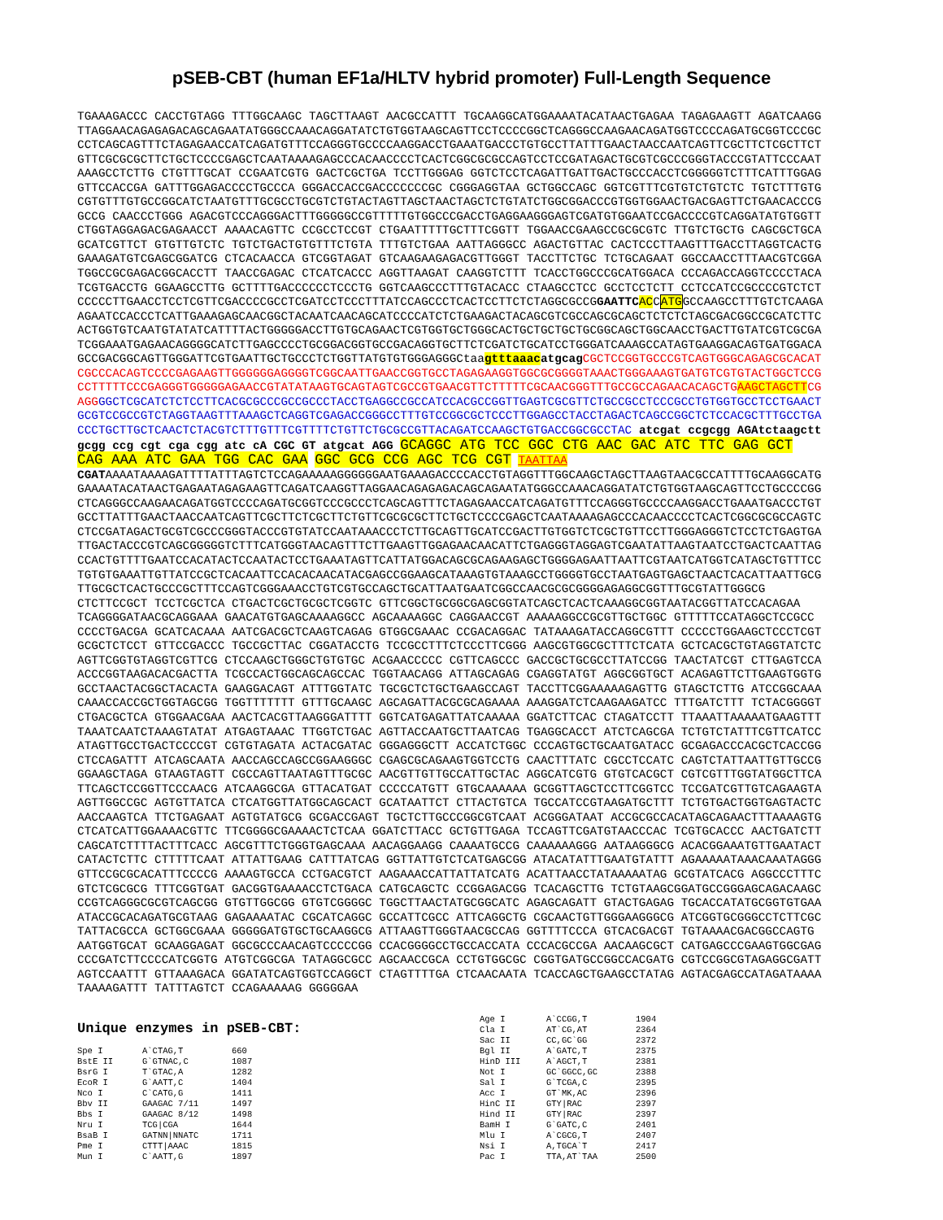pSEB-CBT (human EF1a/HLTV hybrid promoter) Full-Length Sequence
TGAAAGACCC CACCTGTAGG TTTGGCAAGC TAGCTTAAGT AACGCCATTT TGCAAGGCATGGAAAATACATAACTGAGAA TAGAGAAGTT AGATCAAGG TTAGGAACAGAGAGACAGCAGAATATGGGCCAAACAGGATATCTGTGGTAAGCAGTTCCTCCCCGGCTCAGGGCCAAGAACAGATGGTCCCCAGATGCGGTCCCGC CCTCAGCAGTTTCTAGAGAACCATCAGATGTTTCCAGGGTGCCCCAAGGACCTGAAATGACCCTGTGCCTTATTTGAACTAACCAATCAGTTCGCTTCTCGCTTCT GTTCGCGCGCTTCTGCTCCCCGAGCTCAATAAAAGAGCCCACAACCCCTCACTCGGCGCGCCAGTCCTCCGATAGACTGCGTCGCCCGGGTACCCGTATTCCCAAT AAAGCCTCTTG CTGTTTGCAT CCGAATCGTG GACTCGCTGA TCCTTGGGAG GGTCTCCTCAGATTGATTGACTGCCCACCTCGGGGGTCTTTCATTTGGAG GTTCCACCGA GATTTGGAGACCCCTGCCCA GGGACCACCGACCCCCCCGC CGGGAGGTAA GCTGGCCAGC GGTCGTTTCGTGTCTGTCTC TGTCTTTGTG CGTGTTTGTGCCGGCATCTAATGTTTGCGCCTGCGTCTGTACTAGTTAGCTAACTAGCTCTGTATCTGGCGGACCCGTGGTGGAACTGACGAGTTCTGAACACCCG GCCG CAACCCTGGG AGACGTCCCAGGGACTTTGGGGGCCGTTTTTGTGGCCCGACCTGAGGAAGGGAGTCGATGTGGAATCCGACCCCGTCAGGATATGTGGTT CTGGTAGGAGACGAGAACCT AAAACAGTTC CCGCCTCCGT CTGAATTTTTGCTTTCGGTT TGGAACCGAAGCCGCGCGTC TTGTCTGCTG CAGCGCTGCA GCATCGTTCT GTGTTGTCTC TGTCTGACTGTGTTTCTGTA TTTGTCTGAA AATTAGGGCC AGACTGTTAC CACTCCCTTAAGTTTGACCTTAGGTCACTG GAAAGATGTCGAGCGGATCG CTCACAACCA GTCGGTAGAT GTCAAGAAGAGACGTTGGGT TACCTTCTGC TCTGCAGAAT GGCCAACCTTTAACGTCGGA TGGCCGCGAGACGGCACCTT TAACCGAGAC CTCATCACCC AGGTTAAGAT CAAGGTCTTT TCACCTGGCCCGCATGGACA CCCAGACCAGGTCCCCTACA TCGTGACCTG GGAAGCCTTG GCTTTTGACCCCCCTCCCTG GGTCAAGCCCTTTGTACACC CTAAGCCTCC GCCTCCTCTT CCTCCATCCGCCCCGTCTCT CCCCCTTGAACCTCCTCGTTCGACCCCGCCTCGATCCTCCCTTTATCCAGCCCTCACTCCTTCTCTAGGCGCCGGAATTC ACCATGGCCAAGCCTTTGTCTCAAGA AGAATCCACCCTCATTGAAAGAGCAACGGCTACAATCAACAGCATCCCCATCTCTGAAGACTACAGCGTCGCCAGCGCAGCTCTCTCTAGCGACGGCCGCATCTTC ACTGGTGTCAATGTATATCATTTTACTGGGGGACCTTGTGCAGAACTCGTGGTGCTGGGCACTGCTGCTGCTGCGGCAGCTGGCAACCTGACTTGTATCGTCGCGA TCGGAAATGAGAACAGGGGCATCTTGAGCCCCTGCGGACGGTGCCGACAGGTGCTTCTCGATCTGCATCCTGGGATCAAAGCCATAGTGAAGGACAGTGATGGACA GCCGACGGCAGTTGGGATTCGTGAATTGCTGCCCTCTGGTTATGTGTGGGAGGGCtaagtttaaac atgcag CGCTCCGGTGCCCGTCAGTGGGCAGAGCGCACAT CGCCCACAGTCCCCGAGAAGTTGGGGGGAGGGGTCGGCAATTGAACCGGTGCCTAGAGAAGGTGGCGCGGGGTAAACTGGGAAAGTGATGTCGTGTACTGGCTCCG CCTTTTTCCCGAGGGTGGGGGAGAACCGTATATAAGTGCAGTAGTCGCCGTGAACGTTCTTTTTCGCAACGGGTTTGCCGCCAGAACACAGCTGAAGCTAGCTTCG AGG GGCTCGCATCTCTCCTTCACGCGCCCGCCGCCCTACCTGAGGCCGCCATCCACGCCGGTTGAGTCGCGTTCTGCCGCCTCCCGCCTGTGGTGCCTCCTGAACT GCGTCCGCCGTCTAGGTAAGTTTAAAGCTCAGGTCGAGACCGGGCCTTTGTCCGGCGCTCCCTTGGAGCCTACCTAGACTCAGCCGGCTCTCCACGCTTTGCCTGA CCCTGCTTGCTCAACTCTACGTCTTTGTTTCGTTTTCTGTTCTGCGCCGTTACAGATCCAAGCTGTGACCGGCGCCTAC atcgat ccgcgg AGAtctaagctt gcgg ccg cgt cga cgg atc cA CGC GT atgcat AGG GCAGGC ATG TCC GGC CTG AAC GAC ATC TTC GAG GCT CAG AAA ATC GAA TGG CAC GAA GGC GCG CCG AGC TCG CGT TAATTAA CGATAAAATAAAAGATTTTATTTAGTCTCCAGAAAAAGGGGGGAATGAAAGACCCCACCTGTAGGTTTGGCAAGCTAGCTTAAGTAACGCCATTTTGCAAGGCATG GAAAATACATAACTGAGAATAGAGAAGTTCAGATCAAGGTTAGGAACAGAGAGACAGCAGAATATGGGCCAAACAGGATATCTGTGGTAAGCAGTTCCTGCCCCGG CTCAGGGCCAAGAACAGATGGTCCCCAGATGCGGTCCCGCCCTCAGCAGTTTCTAGAGAACCATCAGATGTTTCCAGGGTGCCCCAAGGACCTGAAATGACCCTGT GCCTTATTTGAACTAACCAATCAGTTCGCTTCTCGCTTCTGTTCGCGCGCTTCTGCTCCCCGAGCTCAATAAAAGAGCCCACAACCCCTCACTCGGCGCGCCAGTC CTCCGATAGACTGCGTCGCCCGGGTACCCGTGTATCCAATAAACCCTCTTGCAGTTGCATCCGACTTGTGGTCTCGCTGTTCCTTGGGAGGGTCTCCTCTGAGTGA TTGACTACCCGTCAGCGGGGGTCTTTCATGGGTAACAGTTTCTTGAAGTTGGAGAACAACATTCTGAGGGTAGGAGTCGAATATTAAGTAATCCTGACTCAATTAG CCACTGTTTTGAATCCACATACTCCAATACTCCTGAAATAGTTCATTATGGACAGCGCAGAAGAGCTGGGGAGAATTAATTCGTAATCATGGTCATAGCTGTTTCC TGTGTGAAATTGTTATCCGCTCACAATTCCACACAACATACGAGCCGGAAGCATAAAGTGTAAAGCCTGGGGTGCCTAATGAGTGAGCTAACTCACATTAATTGCG TTGCGCTCACTGCCCGCTTTCCAGTCGGGAAACCTGTCGTGCCAGCTGCATTAATGAATCGGCCAACGCGCGGGGAGAGGCGGTTTGCGTATTGGGCG CTCTTCCGCT TCCTCGCTCA CTGACTCGCTGCGCTCGGTC GTTCGGCTGCGGCGAGCGGTATCAGCTCACTCAAAGGCGGTAATACGGTTATCCACAGAA TCAGGGGATAACGCAGGAAA GAACATGTGAGCAAAAGGCC AGCAAAAGGC CAGGAACCGT AAAAAGGCCGCGTTGCTGGC GTTTTTCCATAGGCTCCGCC CCCCTGACGA GCATCACAAA AATCGACGCTCAAGTCAGAG GTGGCGAAAC CCGACAGGAC TATAAAGATACCAGGCGTTT CCCCCTGGAAGCTCCCTCGT GCGCTCTCCT GTTCCGACCC TGCCGCTTAC CGGATACCTG TCCGCCTTTCTCCCTTCGGG AAGCGTGGCGCTTTCTCATA GCTCACGCTGTAGGTATCTC AGTTCGGTGTAGGTCGTTCG CTCCAAGCTGGGCTGTGTGC ACGAACCCCC CGTTCAGCCC GACCGCTGCGCCTTATCCGG TAACTATCGT CTTGAGTCCA ACCCGGTAAGACACGACTTA TCGCCACTGGCAGCAGCCAC TGGTAACAGG ATTAGCAGAG CGAGGTATGT AGGCGGTGCT ACAGAGTTCTTGAAGTGGTG GCCTAACTACGGCTACACTA GAAGGACAGT ATTTGGTATC TGCGCTCTGCTGAAGCCAGT TACCTTCGGAAAAAGAGTTG GTAGCTCTTG ATCCGGCAAA CAAACCACCGCTGGTAGCGG TGGTTTTTTT GTTTGCAAGC AGCAGATTACGCGCAGAAAA AAAGGATCTCAAGAAGATCC TTTGATCTTT TCTACGGGGT CTGACGCTCA GTGGAACGAA AACTCACGTTAAGGGATTTT GGTCATGAGATTATCAAAAA GGATCTTCAC CTAGATCCTT TTAAATTAAAAATGAAGTTT TAAATCAATCTAAAGTATAT ATGAGTAAAC TTGGTCTGAC AGTTACCAATGCTTAATCAG TGAGGCACCT ATCTCAGCGA TCTGTCTATTTCGTTCATCC ATAGTTGCCTGACTCCCCGT CGTGTAGATA ACTACGATAC GGGAGGGCTT ACCATCTGGC CCCAGTGCTGCAATGATACC GCGAGACCCACGCTCACCGG CTCCAGATTT ATCAGCAATA AACCAGCCAGCCGGAAGGGC CGAGCGCAGAAGTGGTCCTG CAACTTTATC CGCCTCCATC CAGTCTATTAATTGTTGCCG GGAAGCTAGA GTAAGTAGTT CGCCAGTTAATAGTTTGCGC AACGTTGTTGCCATTGCTAC AGGCATCGTG GTGTCACGCT CGTCGTTTGGTATGGCTTCA TTCAGCTCCGGTTCCCAACG ATCAAGGCGA GTTACATGAT CCCCCATGTT GTGCAAAAAA GCGGTTAGCTCCTTCGGTCC TCCGATCGTTGTCAGAAGTA AGTTGGCCGC AGTGTTATCA CTCATGGTTATGGCAGCACT GCATAATTCT CTTACTGTCA TGCCATCCGTAAGATGCTTT TCTGTGACTGGTGAGTACTC AACCAAGTCA TTCTGAGAAT AGTGTATGCG GCGACCGAGT TGCTCTTGCCCGGCGTCAAT ACGGGATAAT ACCGCGCCACATAGCAGAACTTTAAAAGTG CTCATCATTGGAAAACGTTC TTCGGGGCGAAAACTCTCAA GGATCTTACC GCTGTTGAGA TCCAGTTCGATGTAACCCAC TCGTGCACCC AACTGATCTT CAGCATCTTTTACTTTCACC AGCGTTTCTGGGTGAGCAAA AACAGGAAGG CAAAATGCCG CAAAAAAGGG AATAAGGGCG ACACGGAAATGTTGAATACT CATACTCTTC CTTTTTCAAT ATTATTGAAG CATTTATCAG GGTTATTGTCTCATGAGCGG ATACATATTTGAATGTATTT AGAAAAATAAACAAATAGGG GTTCCGCGCACATTTCCCCG AAAAGTGCCA CCTGACGTCT AAGAAACCATTATTATCATG ACATTAACCTATAAAAATAG GCGTATCACG AGGCCCTTTC GTCTCGCGCG TTTCGGTGAT GACGGTGAAAACCTCTGACA CATGCAGCTC CCGGAGACGG TCACAGCTTG TCTGTAAGCGGATGCCGGGAGCAGACAAGC CCGTCAGGGCGCGTCAGCGG GTGTTGGCGG GTGTCGGGGC TGGCTTAACTATGCGGCATC AGAGCAGATT GTACTGAGAG TGCACCATATGCGGTGTGAA ATACCGCACAGATGCGTAAG GAGAAAATAC CGCATCAGGC GCCATTCGCC ATTCAGGCTG CGCAACTGTTGGGAAGGGCG ATCGGTGCGGGCCTCTTCGC TATTACGCCA GCTGGCGAAA GGGGGATGTGCTGCAAGGCG ATTAAGTTGGGTAACGCCAG GGTTTTCCCA GTCACGACGT TGTAAAACGACGGCCAGTG AATGGTGCAT GCAAGGAGAT GGCGCCCAACAGTCCCCCGG CCACGGGGCCTGCCACCATA CCCACGCCGA AACAAGCGCT CATGAGCCCGAAGTGGCGAG CCCGATCTTCCCCATCGGTG ATGTCGGCGA TATAGGCGCC AGCAACCGCA CCTGTGGCGC CGGTGATGCCGGCCACGATG CGTCCGGCGTAGAGGCGATT AGTCCAATTT GTTAAAGACA GGATATCAGTGGTCCAGGCT CTAGTTTTGA CTCAACAATA TCACCAGCTGAAGCCTATAG AGTACGAGCCATAGATAAAA TAAAAGATTT TATTTAGTCT CCAGAAAAAG GGGGGAA
Unique enzymes in pSEB-CBT:
| Spe I | A`CTAG,T | 660 |
| BstE II | G`GTNAC,C | 1087 |
| BsrG I | T`GTAC,A | 1282 |
| EcoR I | G`AATT,C | 1404 |
| Nco I | C`CATG,G | 1411 |
| Bbv II | GAAGAC 7/11 | 1497 |
| Bbs I | GAAGAC 8/12 | 1498 |
| Nru I | TCG/CGA | 1644 |
| BsaB I | GATNN/NNATC | 1711 |
| Pme I | CTTT/AAAC | 1815 |
| Mun I | C`AATT,G | 1897 |
| Age I | A`CCGG,T | 1904 |
| Cla I | AT`CG,AT | 2364 |
| Sac II | CC,GC`GG | 2372 |
| Bgl II | A`GATC,T | 2375 |
| HinD III | A`AGCT,T | 2381 |
| Not I | GC`GGCC,GC | 2388 |
| Sal I | G`TCGA,C | 2395 |
| Acc I | GT`MK,AC | 2396 |
| HinC II | GTY/RAC | 2397 |
| Hind II | GTY/RAC | 2397 |
| BamH I | G`GATC,C | 2401 |
| Mlu I | A`CGCG,T | 2407 |
| Nsi I | A,TGCA`T | 2417 |
| Pac I | TTA,AT`TAA | 2500 |